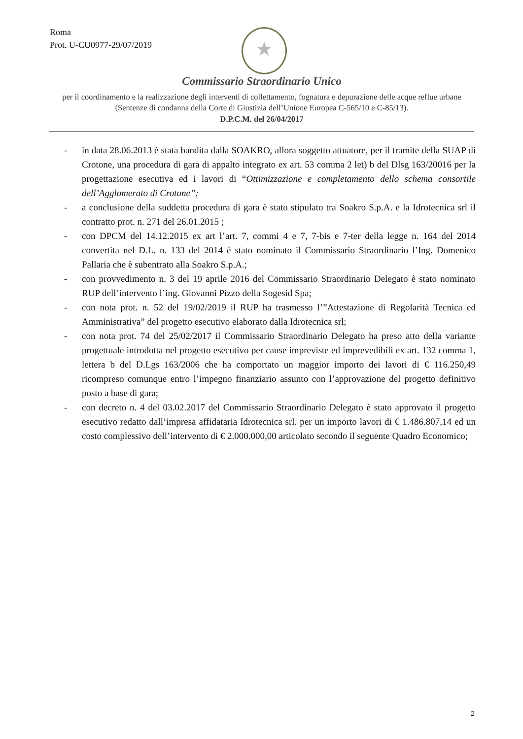Roma
Prot. U-CU0977-29/07/2019
★
Commissario Straordinario Unico
per il coordinamento e la realizzazione degli interventi di collettamento, fognatura e depurazione delle acque reflue urbane (Sentenze di condanna della Corte di Giustizia dell’Unione Europea C-565/10 e C-85/13).
D.P.C.M. del 26/04/2017
- in data 28.06.2013 è stata bandita dalla SOAKRO, allora soggetto attuatore, per il tramite della SUAP di Crotone, una procedura di gara di appalto integrato ex art. 53 comma 2 let) b del Dlsg 163/20016 per la progettazione esecutiva ed i lavori di “Ottimizzazione e completamento dello schema consortile dell’Agglomerato di Crotone”;
- a conclusione della suddetta procedura di gara è stato stipulato tra Soakro S.p.A. e la Idrotecnica srl il contratto prot. n. 271 del 26.01.2015 ;
- con DPCM del 14.12.2015 ex art l’art. 7, commi 4 e 7, 7-bis e 7-ter della legge n. 164 del 2014 convertita nel D.L. n. 133 del 2014 è stato nominato il Commissario Straordinario l’Ing. Domenico Pallaria che è subentrato alla Soakro S.p.A.;
- con provvedimento n. 3 del 19 aprile 2016 del Commissario Straordinario Delegato è stato nominato RUP dell’intervento l’ing. Giovanni Pizzo della Sogesid Spa;
- con nota prot. n. 52 del 19/02/2019 il RUP ha trasmesso l’”Attestazione di Regolarità Tecnica ed Amministrativa” del progetto esecutivo elaborato dalla Idrotecnica srl;
- con nota prot. 74 del 25/02/2017 il Commissario Straordinario Delegato ha preso atto della variante progettuale introdotta nel progetto esecutivo per cause impreviste ed imprevedibili ex art. 132 comma 1, lettera b del D.Lgs 163/2006 che ha comportato un maggior importo dei lavori di € 116.250,49 ricompreso comunque entro l’impegno finanziario assunto con l’approvazione del progetto definitivo posto a base di gara;
- con decreto n. 4 del 03.02.2017 del Commissario Straordinario Delegato è stato approvato il progetto esecutivo redatto dall’impresa affidataria Idrotecnica srl. per un importo lavori di € 1.486.807,14 ed un costo complessivo dell’intervento di € 2.000.000,00 articolato secondo il seguente Quadro Economico;
2